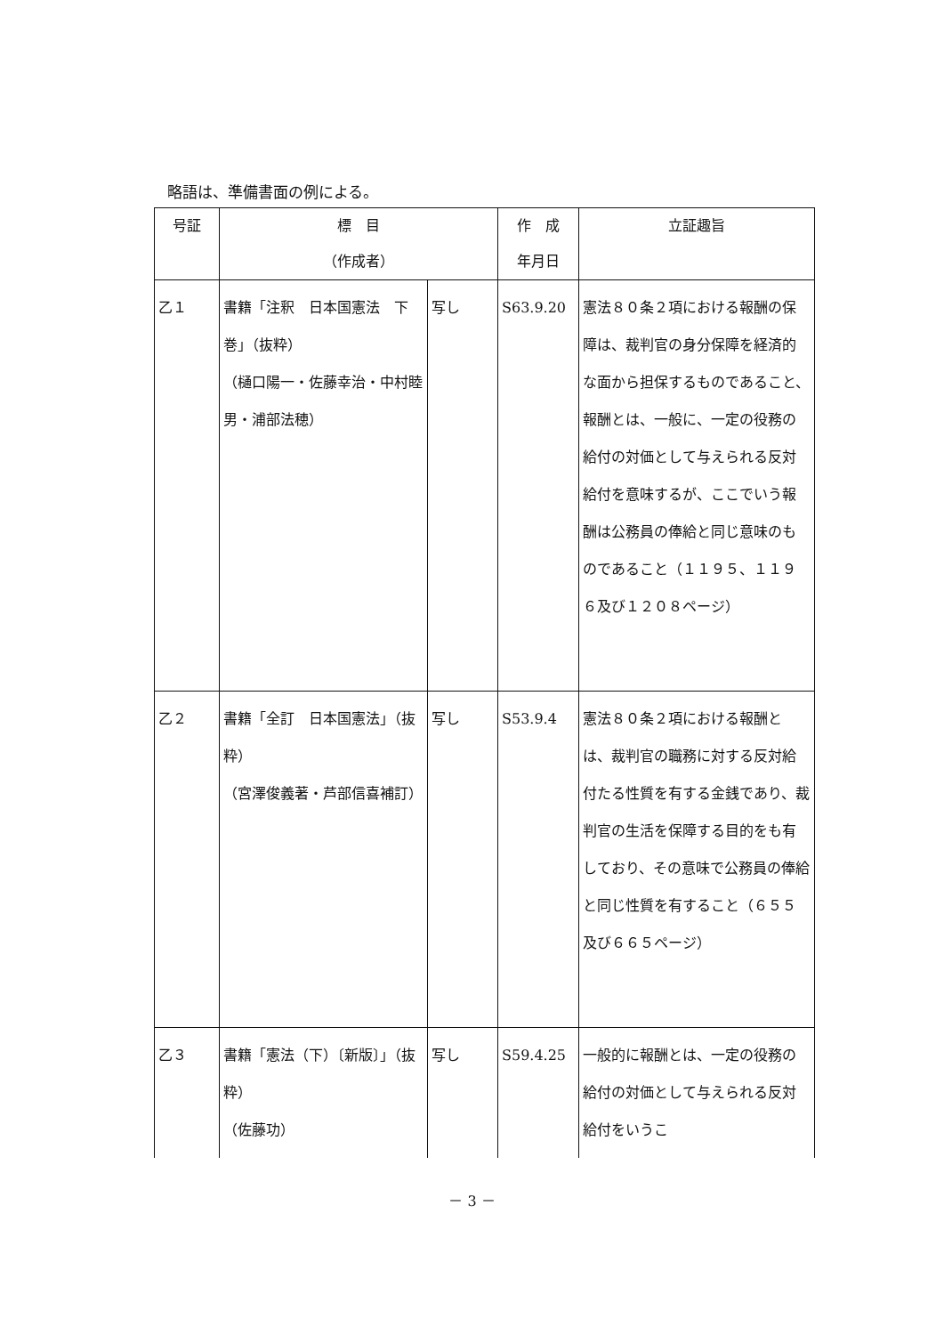略語は、準備書面の例による。
| 号証 | 標 目 （作成者） | | 作 成 年月日 | 立証趣旨 |
| --- | --- | --- | --- | --- |
| 乙１ | 書籍「注釈 日本国憲法 下巻」（抜粋） （樋口陽一・佐藤幸治・中村睦男・浦部法穂） | 写し | S63.9.20 | 憲法８０条２項における報酬の保障は、裁判官の身分保障を経済的な面から担保するものであること、報酬とは、一般に、一定の役務の給付の対価として与えられる反対給付を意味するが、ここでいう報酬は公務員の俸給と同じ意味のものであること（１１９５、１１９６及び１２０８ページ） |
| 乙２ | 書籍「全訂 日本国憲法」（抜粋） （宮澤俊義著・芦部信喜補訂） | 写し | S53.9.4 | 憲法８０条２項における報酬とは、裁判官の職務に対する反対給付たる性質を有する金銭であり、裁判官の生活を保障する目的をも有しており、その意味で公務員の俸給と同じ性質を有すること（６５５及び６６５ページ） |
| 乙３ | 書籍「憲法（下）〔新版〕」（抜粋） （佐藤功） | 写し | S59.4.25 | 一般的に報酬とは、一定の役務の給付の対価として与えられる反対給付をいうこ |
－ 3 －